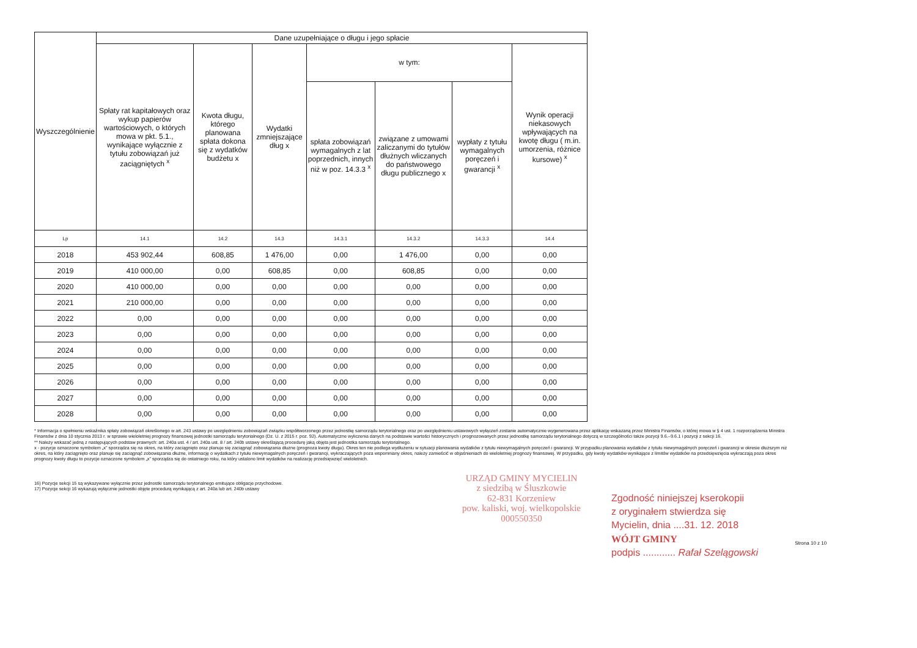| Wyszczególnienie | Dane uzupełniające o długu i jego spłacie | | | | | | |
| --- | --- | --- | --- | --- | --- | --- | --- |
| | Spłaty rat kapitałowych oraz wykup papierów wartościowych, o których mowa w pkt. 5.1., wynikające wyłącznie z tytułu zobowiązań już zaciągniętych <sup>x</sup> | Kwota długu, którego planowana spłata dokona się z wydatków budżetu x | Wydatki zmniejszające dług x | w tym: | | | Wynik operacji niekasowych wpływających na kwotę długu ( m.in. umorzenia, różnice kursowe) <sup>x</sup> |
| | | | | spłata zobowiązań wymagalnych z lat poprzednich, innych niż w poz. 14.3.3 <sup>x</sup> | związane z umowami zaliczanymi do tytułów dłużnych wliczanych do państwowego długu publicznego x | wypłaty z tytułu wymagalnych poręczeń i gwarancji <sup>x</sup> | |
| Lp | 14.1 | 14.2 | 14.3 | 14.3.1 | 14.3.2 | 14.3.3 | 14.4 |
| 2018 | 453 902,44 | 608,85 | 1 476,00 | 0,00 | 1 476,00 | 0,00 | 0,00 |
| 2019 | 410 000,00 | 0,00 | 608,85 | 0,00 | 608,85 | 0,00 | 0,00 |
| 2020 | 410 000,00 | 0,00 | 0,00 | 0,00 | 0,00 | 0,00 | 0,00 |
| 2021 | 210 000,00 | 0,00 | 0,00 | 0,00 | 0,00 | 0,00 | 0,00 |
| 2022 | 0,00 | 0,00 | 0,00 | 0,00 | 0,00 | 0,00 | 0,00 |
| 2023 | 0,00 | 0,00 | 0,00 | 0,00 | 0,00 | 0,00 | 0,00 |
| 2024 | 0,00 | 0,00 | 0,00 | 0,00 | 0,00 | 0,00 | 0,00 |
| 2025 | 0,00 | 0,00 | 0,00 | 0,00 | 0,00 | 0,00 | 0,00 |
| 2026 | 0,00 | 0,00 | 0,00 | 0,00 | 0,00 | 0,00 | 0,00 |
| 2027 | 0,00 | 0,00 | 0,00 | 0,00 | 0,00 | 0,00 | 0,00 |
| 2028 | 0,00 | 0,00 | 0,00 | 0,00 | 0,00 | 0,00 | 0,00 |
* Informacja o spełnieniu wskaźnika spłaty zobowiązań określonego w art. 243 ustawy po uwzględnieniu zobowiązań związku współtworzonego przez jednostkę samorządu terytorialnego oraz po uwzględnieniu ustawowych wyłączeń zostanie automatycznie wygenerowana przez aplikację wskazaną przez Ministra Finansów, o której mowa w § 4 ust. 1 rozporządzenia Ministra Finansów z dnia 10 stycznia 2013 r. w sprawie wieloletniej prognozy finansowej jednostki samorządu terytorialnego (Dz. U. z 2015 r. poz. 92). Automatyczne wyliczenia danych na podstawie wartości historycznych i prognozowanych przez jednostkę samorządu terytorialnego dotyczą w szczególności także pozycji 9.6.–9.6.1 i pozycji z sekcji 16.
** Należy wskazać jedną z następujących podstaw prawnych: art. 240a ust. 4 / art. 240a ust. 8 / art. 240b ustawy określającą procedurę jaką objęta jest jednostka samorządu terytorialnego.
x - pozycje oznaczone symbolem „x” sporządza się na okres, na który zaciągnięto oraz planuje się zaciągnąć zobowiązania dłużne (prognoza kwoty długu). Okres ten nie podlega wydłużeniu w sytuacji planowania wydatków z tytułu niewymagalnych poręczeń i gwarancji. W przypadku planowania wydatków z tytułu niewymagalnych poręczeń i gwarancji w okresie dłuższym niż okres, na który zaciągnięto oraz planuje się zaciągnąć zobowiązania dłużne, informację o wydatkach z tytułu niewymagalnych poręczeń i gwarancji, wykraczających poza wspomniany okres, należy zamieścić w objaśnieniach do wieloletniej prognozy finansowej. W przypadku, gdy kwoty wydatków wynikające z limitów wydatków na przedsięwzięcia wykraczają poza okres prognozy kwoty długu to pozycje oznaczone symbolem „x” sporządza się do ostatniego roku, na który ustalono limit wydatków na realizację przedsięwzięć wieloletnich.
16) Pozycje sekcji 15 są wykazywane wyłącznie przez jednostki samorządu terytorialnego emitujące obligacje przychodowe.
17) Pozycje sekcji 16 wykazują wyłącznie jednostki objęte procedurą wynikającą z art. 240a lub art. 240b ustawy
URZĄD GMINY MYCIELIN
z siedzibą w Śluszkowie
62-831 Korzeniew
pow. kaliski, woj. wielkopolskie
000550350
Zgodność niniejszej kserokopii
z oryginałem stwierdza się
Mycielin, dnia ....31. 12. 2018
WÓJT GMINY
podpis ............ Rafał Szelągowski
Strona 10 z 10